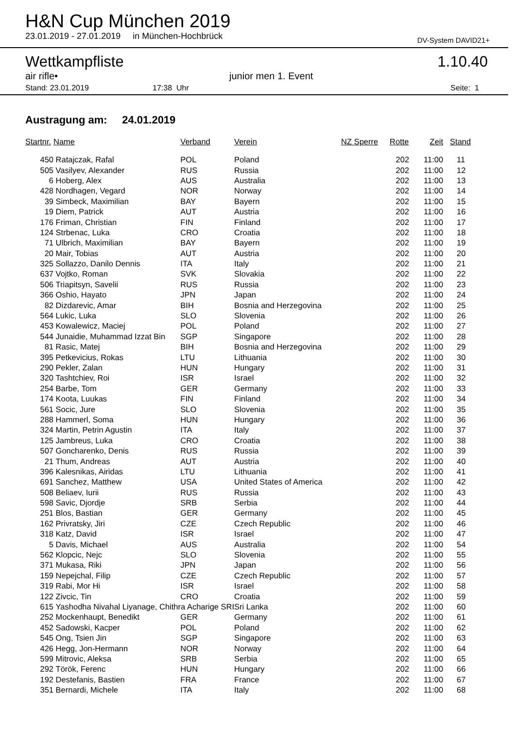H&N Cup München 2019
23.01.2019 - 27.01.2019 in München-Hochbrück DV-System DAVID21+
Wettkampfliste 1.10.40
air rifle• junior men 1. Event
Stand: 23.01.2019 17:38 Uhr Seite: 1
Austragung am: 24.01.2019
| Startnr. | Name | Verband | Verein | NZ Sperre | Rotte | Zeit | Stand |
| --- | --- | --- | --- | --- | --- | --- | --- |
| 450 | Ratajczak, Rafal | POL | Poland | | 202 | 11:00 | 11 |
| 505 | Vasilyev, Alexander | RUS | Russia | | 202 | 11:00 | 12 |
| 6 | Hoberg, Alex | AUS | Australia | | 202 | 11:00 | 13 |
| 428 | Nordhagen, Vegard | NOR | Norway | | 202 | 11:00 | 14 |
| 39 | Simbeck, Maximilian | BAY | Bayern | | 202 | 11:00 | 15 |
| 19 | Diem, Patrick | AUT | Austria | | 202 | 11:00 | 16 |
| 176 | Friman, Christian | FIN | Finland | | 202 | 11:00 | 17 |
| 124 | Strbenac, Luka | CRO | Croatia | | 202 | 11:00 | 18 |
| 71 | Ulbrich, Maximilian | BAY | Bayern | | 202 | 11:00 | 19 |
| 20 | Mair, Tobias | AUT | Austria | | 202 | 11:00 | 20 |
| 325 | Sollazzo, Danilo Dennis | ITA | Italy | | 202 | 11:00 | 21 |
| 637 | Vojtko, Roman | SVK | Slovakia | | 202 | 11:00 | 22 |
| 506 | Triapitsyn, Savelii | RUS | Russia | | 202 | 11:00 | 23 |
| 366 | Oshio, Hayato | JPN | Japan | | 202 | 11:00 | 24 |
| 82 | Dizdarevic, Amar | BIH | Bosnia and Herzegovina | | 202 | 11:00 | 25 |
| 564 | Lukic, Luka | SLO | Slovenia | | 202 | 11:00 | 26 |
| 453 | Kowalewicz, Maciej | POL | Poland | | 202 | 11:00 | 27 |
| 544 | Junaidie, Muhammad Izzat Bin | SGP | Singapore | | 202 | 11:00 | 28 |
| 81 | Rasic, Matej | BIH | Bosnia and Herzegovina | | 202 | 11:00 | 29 |
| 395 | Petkevicius, Rokas | LTU | Lithuania | | 202 | 11:00 | 30 |
| 290 | Pekler, Zalan | HUN | Hungary | | 202 | 11:00 | 31 |
| 320 | Tashtchiev, Roi | ISR | Israel | | 202 | 11:00 | 32 |
| 254 | Barbe, Tom | GER | Germany | | 202 | 11:00 | 33 |
| 174 | Koota, Luukas | FIN | Finland | | 202 | 11:00 | 34 |
| 561 | Socic, Jure | SLO | Slovenia | | 202 | 11:00 | 35 |
| 288 | Hammerl, Soma | HUN | Hungary | | 202 | 11:00 | 36 |
| 324 | Martin, Petrin Agustin | ITA | Italy | | 202 | 11:00 | 37 |
| 125 | Jambreus, Luka | CRO | Croatia | | 202 | 11:00 | 38 |
| 507 | Goncharenko, Denis | RUS | Russia | | 202 | 11:00 | 39 |
| 21 | Thum, Andreas | AUT | Austria | | 202 | 11:00 | 40 |
| 396 | Kalesnikas, Airidas | LTU | Lithuania | | 202 | 11:00 | 41 |
| 691 | Sanchez, Matthew | USA | United States of America | | 202 | 11:00 | 42 |
| 508 | Beliaev, Iurii | RUS | Russia | | 202 | 11:00 | 43 |
| 598 | Savic, Djordje | SRB | Serbia | | 202 | 11:00 | 44 |
| 251 | Blos, Bastian | GER | Germany | | 202 | 11:00 | 45 |
| 162 | Privratsky, Jiri | CZE | Czech Republic | | 202 | 11:00 | 46 |
| 318 | Katz, David | ISR | Israel | | 202 | 11:00 | 47 |
| 5 | Davis, Michael | AUS | Australia | | 202 | 11:00 | 54 |
| 562 | Klopcic, Nejc | SLO | Slovenia | | 202 | 11:00 | 55 |
| 371 | Mukasa, Riki | JPN | Japan | | 202 | 11:00 | 56 |
| 159 | Nepejchal, Filip | CZE | Czech Republic | | 202 | 11:00 | 57 |
| 319 | Rabi, Mor Hi | ISR | Israel | | 202 | 11:00 | 58 |
| 122 | Zivcic, Tin | CRO | Croatia | | 202 | 11:00 | 59 |
| 615 | Yashodha Nivahal Liyanage, Chithra Acharige SRI | | Sri Lanka | | 202 | 11:00 | 60 |
| 252 | Mockenhaupt, Benedikt | GER | Germany | | 202 | 11:00 | 61 |
| 452 | Sadowski, Kacper | POL | Poland | | 202 | 11:00 | 62 |
| 545 | Ong, Tsien Jin | SGP | Singapore | | 202 | 11:00 | 63 |
| 426 | Hegg, Jon-Hermann | NOR | Norway | | 202 | 11:00 | 64 |
| 599 | Mitrovic, Aleksa | SRB | Serbia | | 202 | 11:00 | 65 |
| 292 | Török, Ferenc | HUN | Hungary | | 202 | 11:00 | 66 |
| 192 | Destefanis, Bastien | FRA | France | | 202 | 11:00 | 67 |
| 351 | Bernardi, Michele | ITA | Italy | | 202 | 11:00 | 68 |